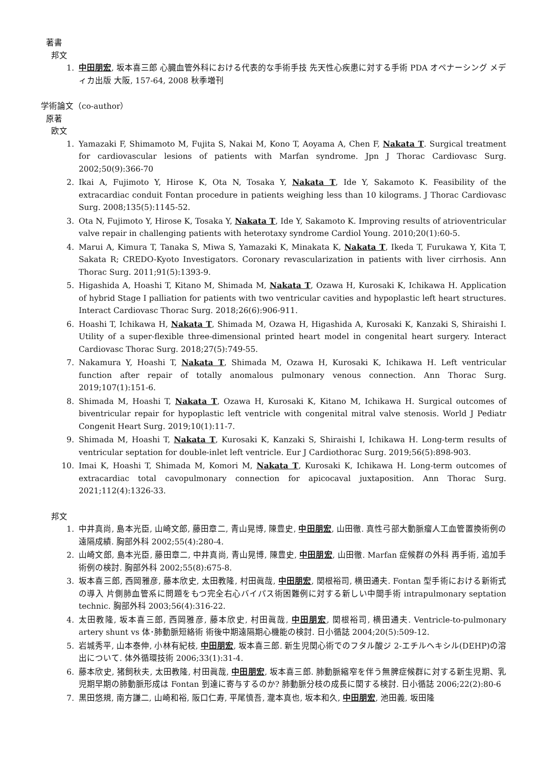著書
邦文
1. 中田朋宏, 坂本喜三郎 心臓血管外科における代表的な手術手技 先天性心疾患に対する手術 PDA オペナーシング メディカ出版 大阪, 157-64, 2008 秋季増刊
学術論文（co-author）
原著
欧文
1. Yamazaki F, Shimamoto M, Fujita S, Nakai M, Kono T, Aoyama A, Chen F, Nakata T. Surgical treatment for cardiovascular lesions of patients with Marfan syndrome. Jpn J Thorac Cardiovasc Surg. 2002;50(9):366-70
2. Ikai A, Fujimoto Y, Hirose K, Ota N, Tosaka Y, Nakata T, Ide Y, Sakamoto K. Feasibility of the extracardiac conduit Fontan procedure in patients weighing less than 10 kilograms. J Thorac Cardiovasc Surg. 2008;135(5):1145-52.
3. Ota N, Fujimoto Y, Hirose K, Tosaka Y, Nakata T, Ide Y, Sakamoto K. Improving results of atrioventricular valve repair in challenging patients with heterotaxy syndrome Cardiol Young. 2010;20(1):60-5.
4. Marui A, Kimura T, Tanaka S, Miwa S, Yamazaki K, Minakata K, Nakata T, Ikeda T, Furukawa Y, Kita T, Sakata R; CREDO-Kyoto Investigators. Coronary revascularization in patients with liver cirrhosis. Ann Thorac Surg. 2011;91(5):1393-9.
5. Higashida A, Hoashi T, Kitano M, Shimada M, Nakata T, Ozawa H, Kurosaki K, Ichikawa H. Application of hybrid Stage I palliation for patients with two ventricular cavities and hypoplastic left heart structures. Interact Cardiovasc Thorac Surg. 2018;26(6):906-911.
6. Hoashi T, Ichikawa H, Nakata T, Shimada M, Ozawa H, Higashida A, Kurosaki K, Kanzaki S, Shiraishi I. Utility of a super-flexible three-dimensional printed heart model in congenital heart surgery. Interact Cardiovasc Thorac Surg. 2018;27(5):749-55.
7. Nakamura Y, Hoashi T, Nakata T, Shimada M, Ozawa H, Kurosaki K, Ichikawa H. Left ventricular function after repair of totally anomalous pulmonary venous connection. Ann Thorac Surg. 2019;107(1):151-6.
8. Shimada M, Hoashi T, Nakata T, Ozawa H, Kurosaki K, Kitano M, Ichikawa H. Surgical outcomes of biventricular repair for hypoplastic left ventricle with congenital mitral valve stenosis. World J Pediatr Congenit Heart Surg. 2019;10(1):11-7.
9. Shimada M, Hoashi T, Nakata T, Kurosaki K, Kanzaki S, Shiraishi I, Ichikawa H. Long-term results of ventricular septation for double-inlet left ventricle. Eur J Cardiothorac Surg. 2019;56(5):898-903.
10. Imai K, Hoashi T, Shimada M, Komori M, Nakata T, Kurosaki K, Ichikawa H. Long-term outcomes of extracardiac total cavopulmonary connection for apicocaval juxtaposition. Ann Thorac Surg. 2021;112(4):1326-33.
邦文
1. 中井真尚, 島本光臣, 山崎文郎, 藤田章二, 青山晃博, 陳豊史, 中田朋宏, 山田徹. 真性弓部大動脈瘤人工血管置換術例の遠隔成績. 胸部外科 2002;55(4):280-4.
2. 山崎文郎, 島本光臣, 藤田章二, 中井真尚, 青山晃博, 陳豊史, 中田朋宏, 山田徹. Marfan 症候群の外科 再手術, 追加手術例の検討. 胸部外科 2002;55(8):675-8.
3. 坂本喜三郎, 西岡雅彦, 藤本欣史, 太田教隆, 村田眞哉, 中田朋宏, 関根裕司, 横田通夫. Fontan 型手術における新術式の導入 片側肺血管系に問題をもつ完全右心バイパス術困難例に対する新しい中間手術 intrapulmonary septation technic. 胸部外科 2003;56(4):316-22.
4. 太田教隆, 坂本喜三郎, 西岡雅彦, 藤本欣史, 村田眞哉, 中田朋宏, 関根裕司, 横田通夫. Ventricle-to-pulmonary artery shunt vs 体･肺動脈短絡術 術後中期遠隔期心機能の検討. 日小循誌 2004;20(5):509-12.
5. 岩城秀平, 山本泰伸, 小林有紀枝, 中田朋宏, 坂本喜三郎. 新生児関心術でのフタル酸ジ 2-エチルヘキシル(DEHP)の溶出について. 体外循環技術 2006;33(1):31-4.
6. 藤本欣史, 猪飼秋夫, 太田教隆, 村田眞哉, 中田朋宏, 坂本喜三郎. 肺動脈縮窄を伴う無脾症候群に対する新生児期、乳児期早期の肺動脈形成は Fontan 到達に寄与するのか? 肺動脈分枝の成長に関する検討. 日小循誌 2006;22(2):80-6
7. 黒田悠規, 南方謙二, 山崎和裕, 阪口仁寿, 平尾慎吾, 瀧本真也, 坂本和久, 中田朋宏, 池田義, 坂田隆